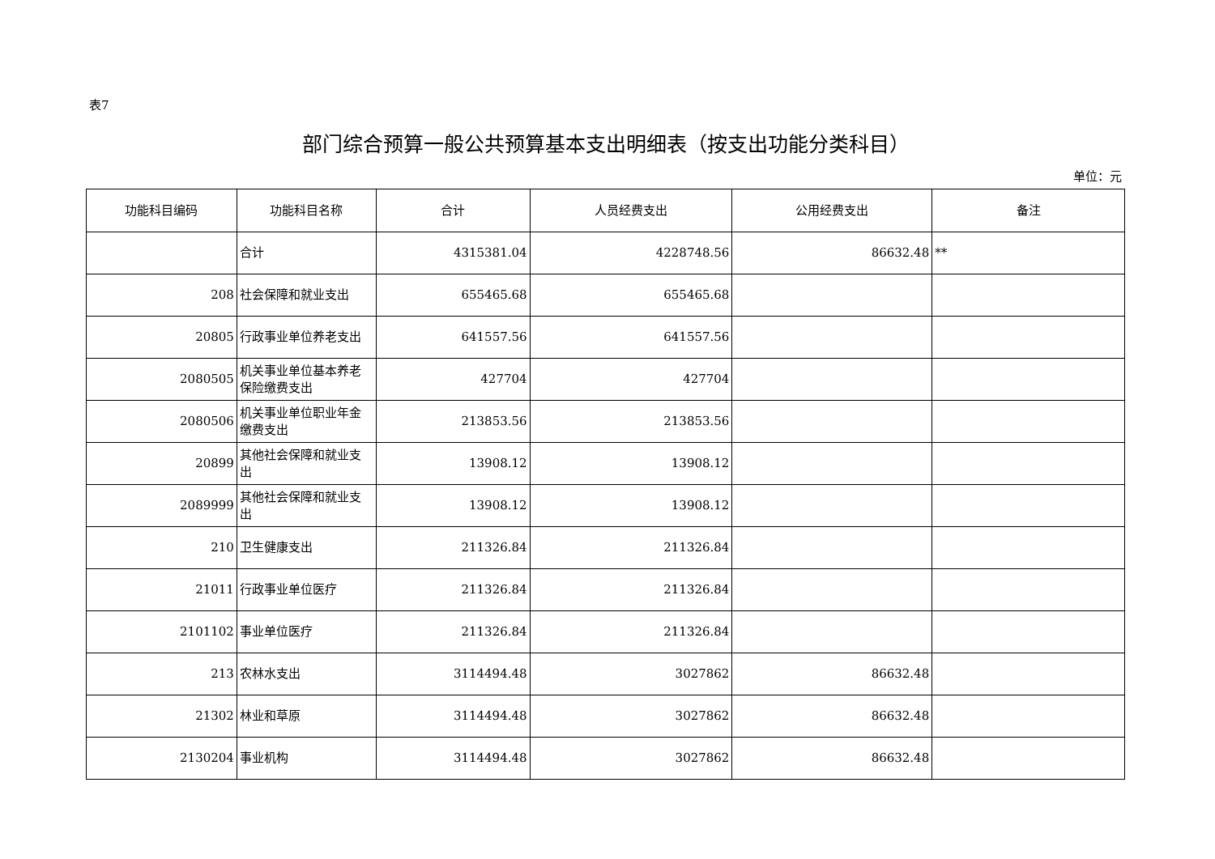表7
部门综合预算一般公共预算基本支出明细表（按支出功能分类科目）
单位：元
| 功能科目编码 | 功能科目名称 | 合计 | 人员经费支出 | 公用经费支出 | 备注 |
| --- | --- | --- | --- | --- | --- |
| | 合计 | 4315381.04 | 4228748.56 | 86632.48 | ** |
| 208 | 社会保障和就业支出 | 655465.68 | 655465.68 | | |
| 20805 | 行政事业单位养老支出 | 641557.56 | 641557.56 | | |
| 2080505 | 机关事业单位基本养老保险缴费支出 | 427704 | 427704 | | |
| 2080506 | 机关事业单位职业年金缴费支出 | 213853.56 | 213853.56 | | |
| 20899 | 其他社会保障和就业支出 | 13908.12 | 13908.12 | | |
| 2089999 | 其他社会保障和就业支出 | 13908.12 | 13908.12 | | |
| 210 | 卫生健康支出 | 211326.84 | 211326.84 | | |
| 21011 | 行政事业单位医疗 | 211326.84 | 211326.84 | | |
| 2101102 | 事业单位医疗 | 211326.84 | 211326.84 | | |
| 213 | 农林水支出 | 3114494.48 | 3027862 | 86632.48 | |
| 21302 | 林业和草原 | 3114494.48 | 3027862 | 86632.48 | |
| 2130204 | 事业机构 | 3114494.48 | 3027862 | 86632.48 | |